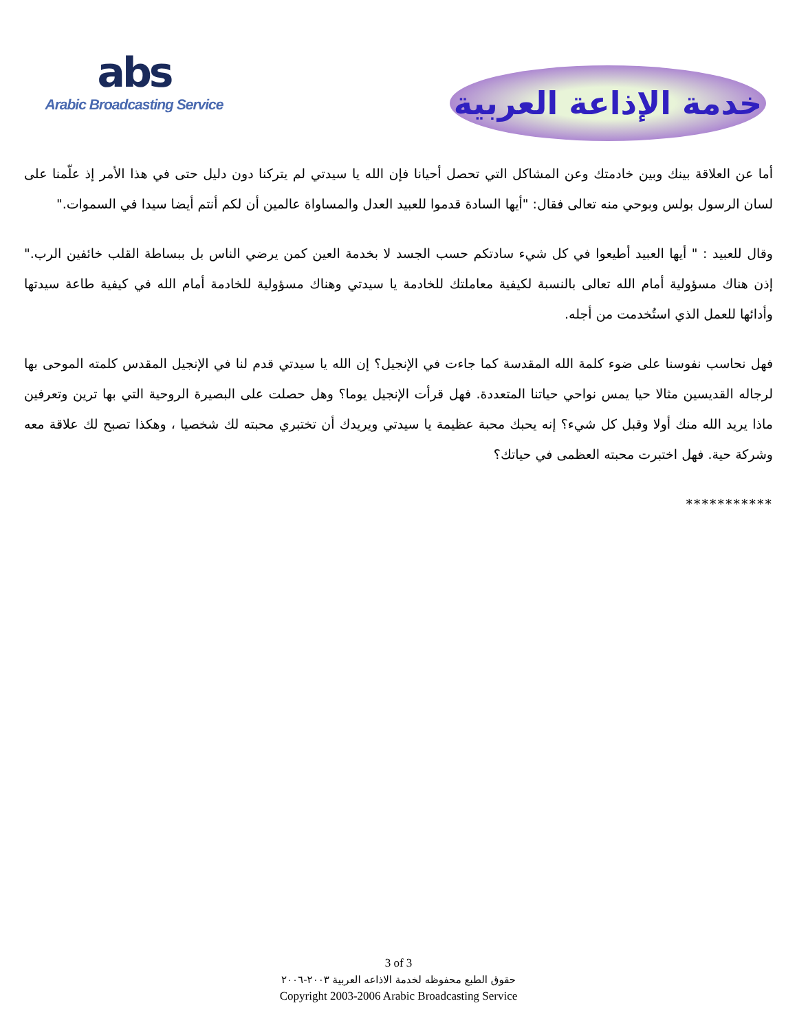abs
Arabic Broadcasting Service
خدمة الإذاعة العربية
أما عن العلاقة بينك وبين خادمتك وعن المشاكل التي تحصل أحيانا فإن الله يا سيدتي لم يتركنا دون دليل حتى في هذا الأمر إذ علّمنا على لسان الرسول بولس وبوحي منه تعالى فقال: "أيها السادة قدموا للعبيد العدل والمساواة عالمين أن لكم أنتم أيضا سيدا في السموات."
وقال للعبيد : " أيها العبيد أطيعوا في كل شيء سادتكم حسب الجسد لا بخدمة العين كمن يرضي الناس بل ببساطة القلب خائفين الرب." إذن هناك مسؤولية أمام الله تعالى بالنسبة لكيفية معاملتك للخادمة يا سيدتي وهناك مسؤولية للخادمة أمام الله في كيفية طاعة سيدتها وأدائها للعمل الذي استُخدمت من أجله.
فهل نحاسب نفوسنا على ضوء كلمة الله المقدسة كما جاءت في الإنجيل؟ إن الله يا سيدتي قدم لنا في الإنجيل المقدس كلمته الموحى بها لرجاله القديسين مثالا حيا يمس نواحي حياتنا المتعددة. فهل قرأت الإنجيل يوما؟ وهل حصلت على البصيرة الروحية التي بها ترين وتعرفين ماذا يريد الله منك أولا وقبل كل شيء؟ إنه يحبك محبة عظيمة يا سيدتي ويريدك أن تختبري محبته لك شخصيا ، وهكذا تصبح لك علاقة معه وشركة حية. فهل اختبرت محبته العظمى في حياتك؟
***********
3 of 3
حقوق الطبع محفوظه لخدمة الاذاعه العربية ٢٠٠٣-٢٠٠٦
Copyright 2003-2006 Arabic Broadcasting Service